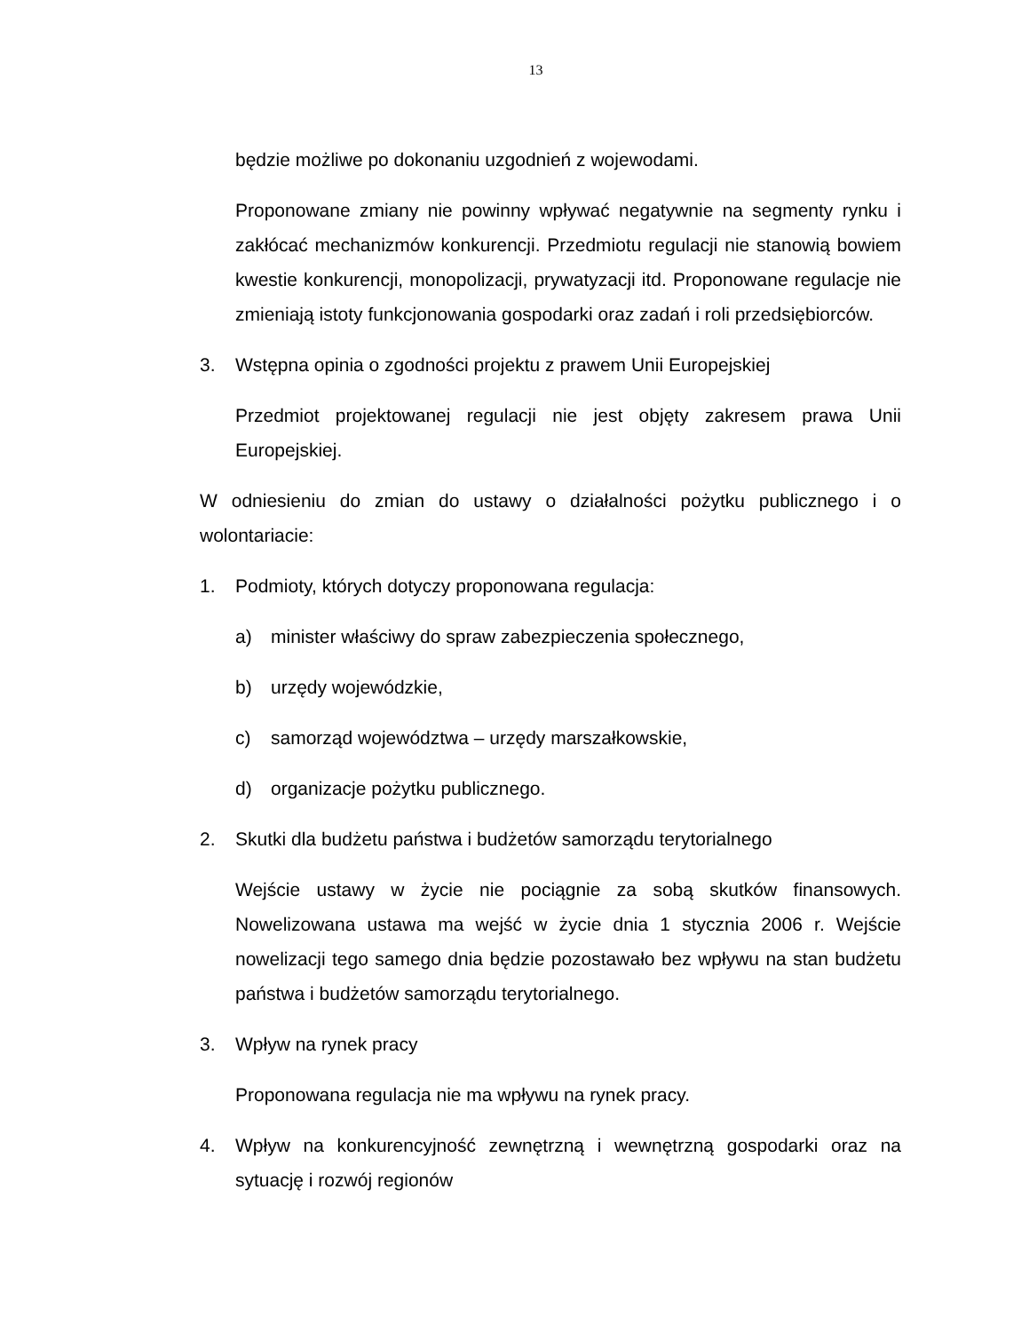13
będzie możliwe po dokonaniu uzgodnień z wojewodami.
Proponowane zmiany nie powinny wpływać negatywnie na segmenty rynku i zakłócać mechanizmów konkurencji. Przedmiotu regulacji nie stanowią bowiem kwestie konkurencji, monopolizacji, prywatyzacji itd. Proponowane regulacje nie zmieniają istoty funkcjonowania gospodarki oraz zadań i roli przedsiębiorców.
3. Wstępna opinia o zgodności projektu z prawem Unii Europejskiej
Przedmiot projektowanej regulacji nie jest objęty zakresem prawa Unii Europejskiej.
W odniesieniu do zmian do ustawy o działalności pożytku publicznego i o wolontariacie:
1. Podmioty, których dotyczy proponowana regulacja:
a) minister właściwy do spraw zabezpieczenia społecznego,
b) urzędy wojewódzkie,
c) samorząd województwa – urzędy marszałkowskie,
d) organizacje pożytku publicznego.
2. Skutki dla budżetu państwa i budżetów samorządu terytorialnego
Wejście ustawy w życie nie pociągnie za sobą skutków finansowych. Nowelizowana ustawa ma wejść w życie dnia 1 stycznia 2006 r. Wejście nowelizacji tego samego dnia będzie pozostawało bez wpływu na stan budżetu państwa i budżetów samorządu terytorialnego.
3. Wpływ na rynek pracy
Proponowana regulacja nie ma wpływu na rynek pracy.
4. Wpływ na konkurencyjność zewnętrzną i wewnętrzną gospodarki oraz na sytuację i rozwój regionów